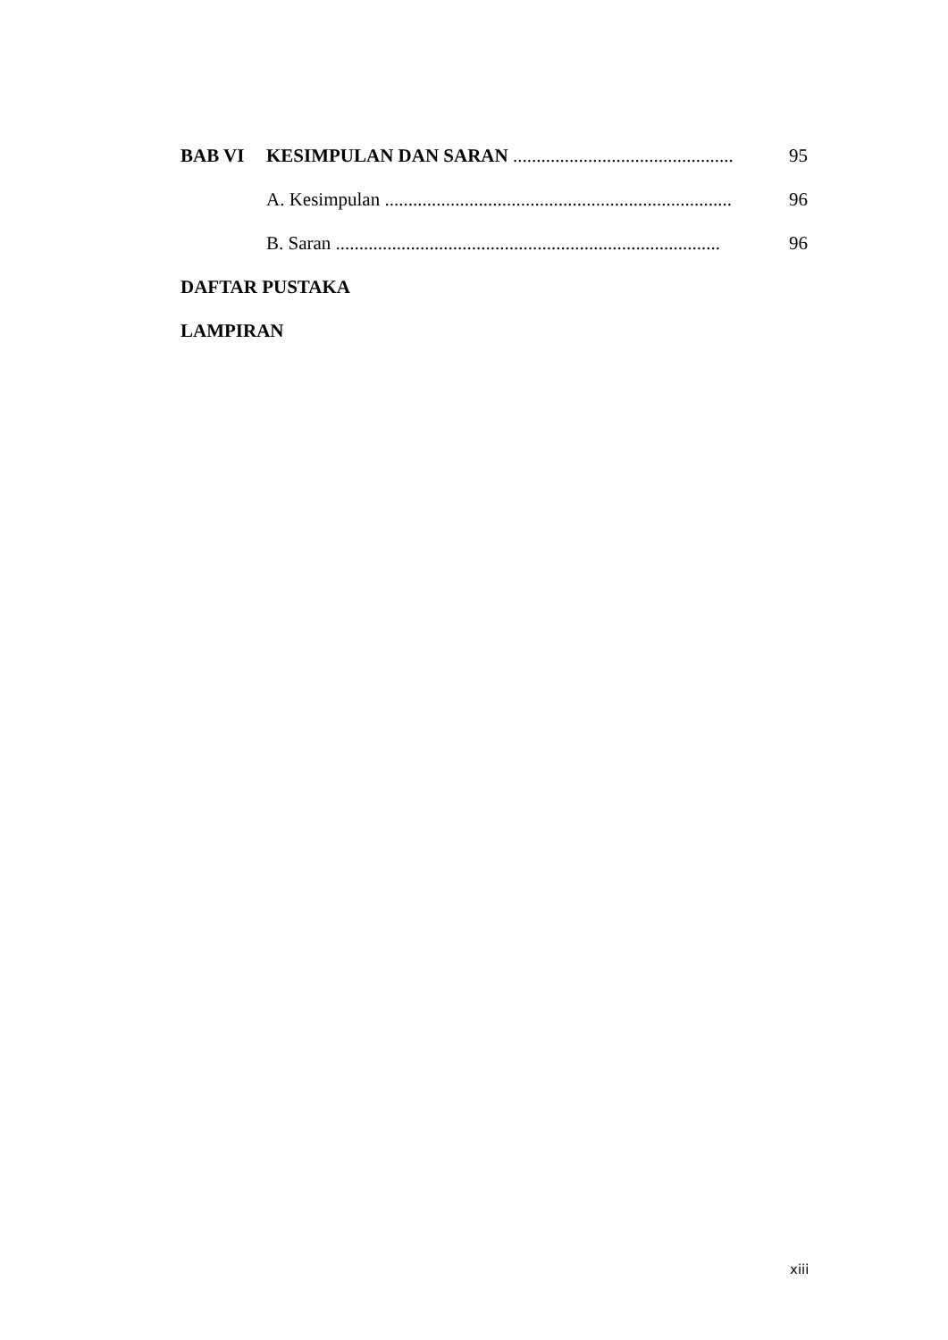BAB VI KESIMPULAN DAN SARAN ............................................... 95
A. Kesimpulan .......................................................................... 96
B. Saran .................................................................................. 96
DAFTAR PUSTAKA
LAMPIRAN
xiii